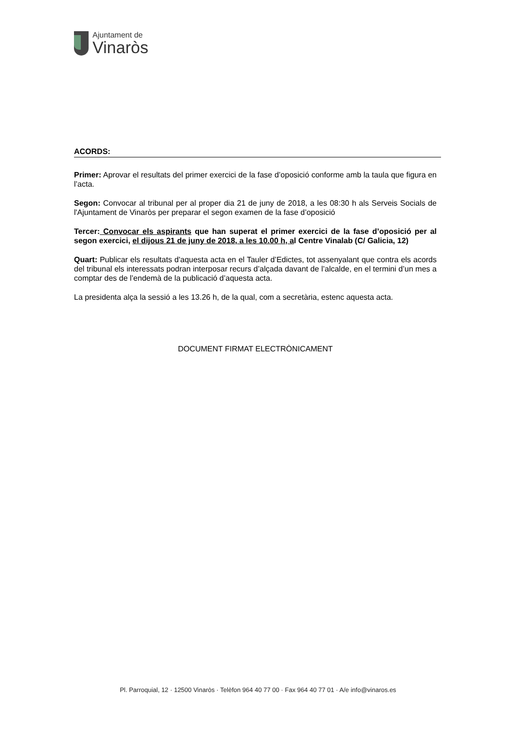Ajuntament de
Vinaròs
ACORDS:
Primer: Aprovar el resultats del primer exercici de la fase d’oposició conforme amb la taula que figura en l’acta.
Segon: Convocar al tribunal per al proper dia 21 de juny de 2018, a les 08:30 h als Serveis Socials de l'Ajuntament de Vinaròs per preparar el segon examen de la fase d’oposició
Tercer: Convocar els aspirants que han superat el primer exercici de la fase d’oposició per al segon exercici, el dijous 21 de juny de 2018, a les 10.00 h, al Centre Vinalab (C/ Galicia, 12)
Quart: Publicar els resultats d'aquesta acta en el Tauler d’Edictes, tot assenyalant que contra els acords del tribunal els interessats podran interposar recurs d’alçada davant de l’alcalde, en el termini d’un mes a comptar des de l’endemà de la publicació d’aquesta acta.
La presidenta alça la sessió a les 13.26 h, de la qual, com a secretària, estenc aquesta acta.
DOCUMENT FIRMAT ELECTRÒNICAMENT
Pl. Parroquial, 12 · 12500 Vinaròs · Telèfon 964 40 77 00 · Fax 964 40 77 01 · A/e info@vinaros.es